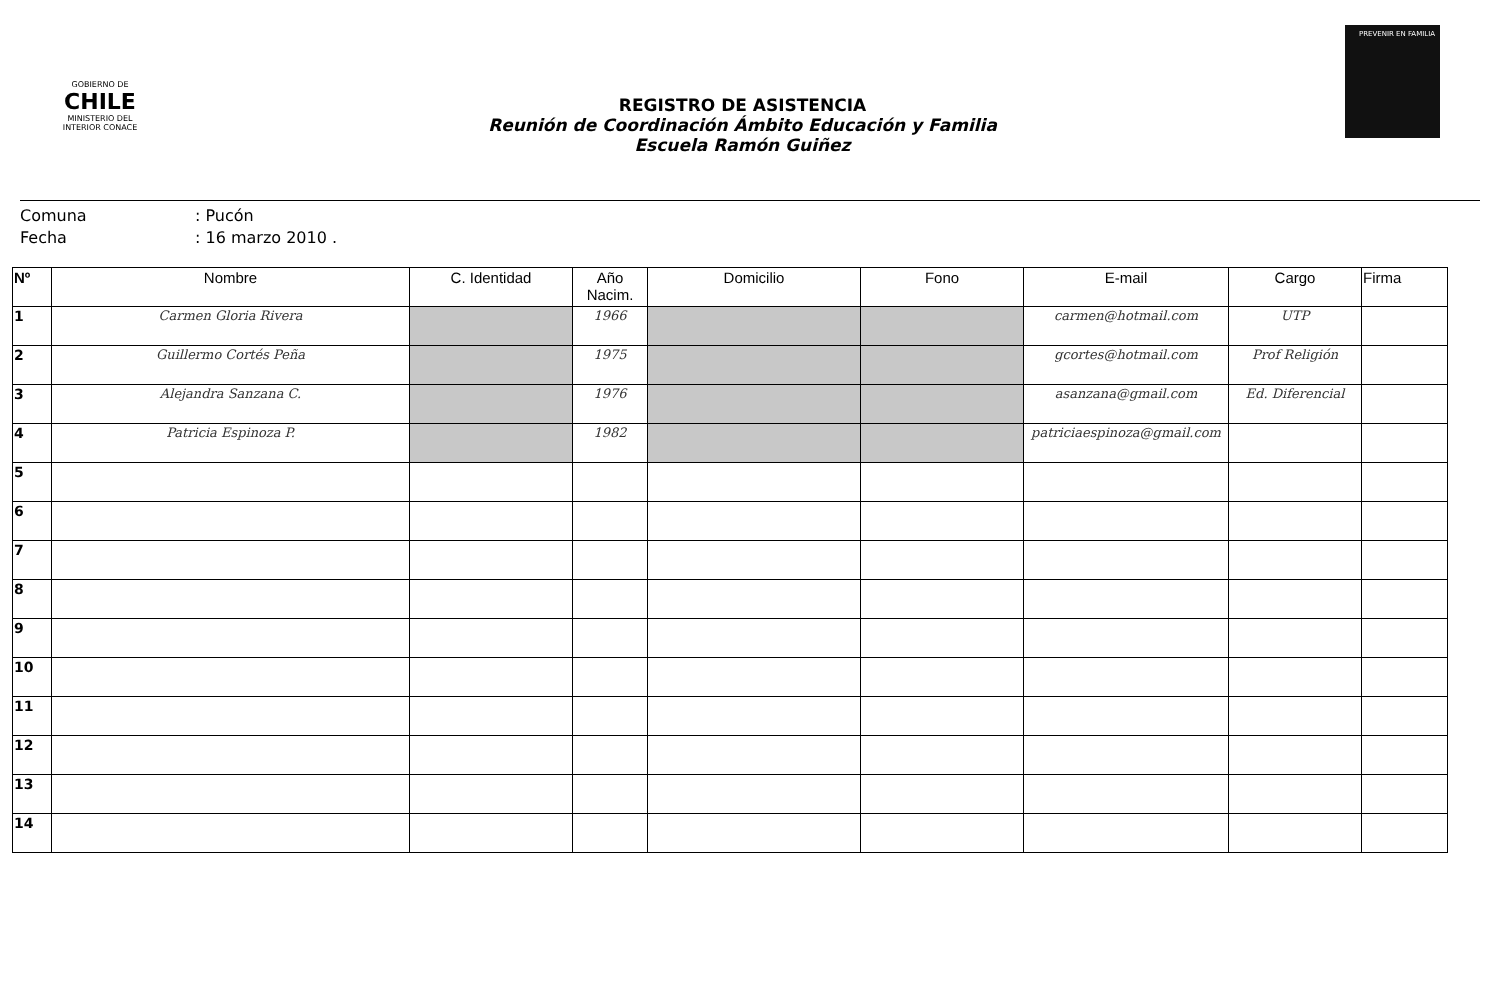GOBIERNO DE
CHILE
MINISTERIO DEL INTERIOR CONACE
REGISTRO DE ASISTENCIA
Reunión de Coordinación Ámbito Educación y Familia
Escuela Ramón Guiñez
PREVENIR EN FAMILIA
Comuna: Pucón
Fecha: 16 marzo 2010 .
| Nº | Nombre | C. Identidad | Año Nacim. | Domicilio | Fono | E-mail | Cargo | Firma |
| --- | --- | --- | --- | --- | --- | --- | --- | --- |
| 1 | Carmen Gloria Rivera | | 1966 | | | carmen@hotmail.com | UTP | |
| 2 | Guillermo Cortés Peña | | 1975 | | | gcortes@hotmail.com | Prof Religión | |
| 3 | Alejandra Sanzana C. | | 1976 | | | asanzana@gmail.com | Ed. Diferencial | |
| 4 | Patricia Espinoza P. | | 1982 | | | patriciaespinoza@gmail.com | | |
| 5 | | | | | | | | |
| 6 | | | | | | | | |
| 7 | | | | | | | | |
| 8 | | | | | | | | |
| 9 | | | | | | | | |
| 10 | | | | | | | | |
| 11 | | | | | | | | |
| 12 | | | | | | | | |
| 13 | | | | | | | | |
| 14 | | | | | | | | |